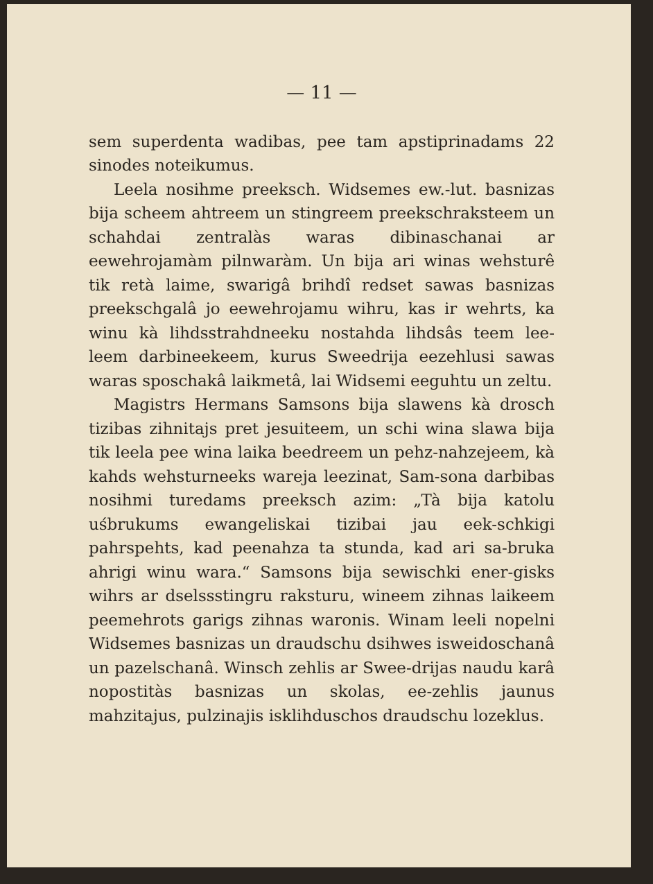— 11 —
sem superdenta wadibas, pee tam apstiprinadams 22 sinodes noteikumus.
Leela nosihme preeksch. Widsemes ew.-lut. basnizas bija scheem ahtreem un stingreem preekschrakstеem un schahdai zentralàs waras dibinaschanai ar eewehrojamàm pilnwaràm. Un bija ari winas wehsturê tik retà laime, swarigâ brihdî redset sawas basnizas preekschgalâ jo eewehrojamu wihru, kas ir wehrts, ka winu kà lihdsstrahdneeku nostahda lihdsâs teem lee-leem darbineekeem, kurus Sweedrija eezehlusi sawas waras sposchakâ laikmetâ, lai Widsemi eeguhtu un zeltu.
Magistrs Hermans Samsons bija slawens kà drosch tizibas zihnitajs pret jesuiteem, un schi wina slawa bija tik leela pee wina laika beedreem un pehz-nahzejeem, kà kahds wehsturneeks wareja leezinat, Sam-sona darbibas nosihmi turedams preeksch azim: „Tà bija katolu uśbrukums ewangeliskai tizibai jau eek-schkigi pahrspehts, kad peenahza ta stunda, kad ari sa-bruka ahrigi winu wara.“ Samsons bija sewischki ener-gisks wihrs ar dselssstingru raksturu, wineem zihnas laikeem peemehrots garigs zihnas waronis. Winam leeli nopelni Widsemes basnizas un draudschu dsihwes isweidoschanâ un pazelschanâ. Winsch zehlis ar Swee-drijas naudu karâ nopostitàs basnizas un skolas, ee-zehlis jaunus mahzitajus, pulzinajis isklihduschos draudschu lozeklus.